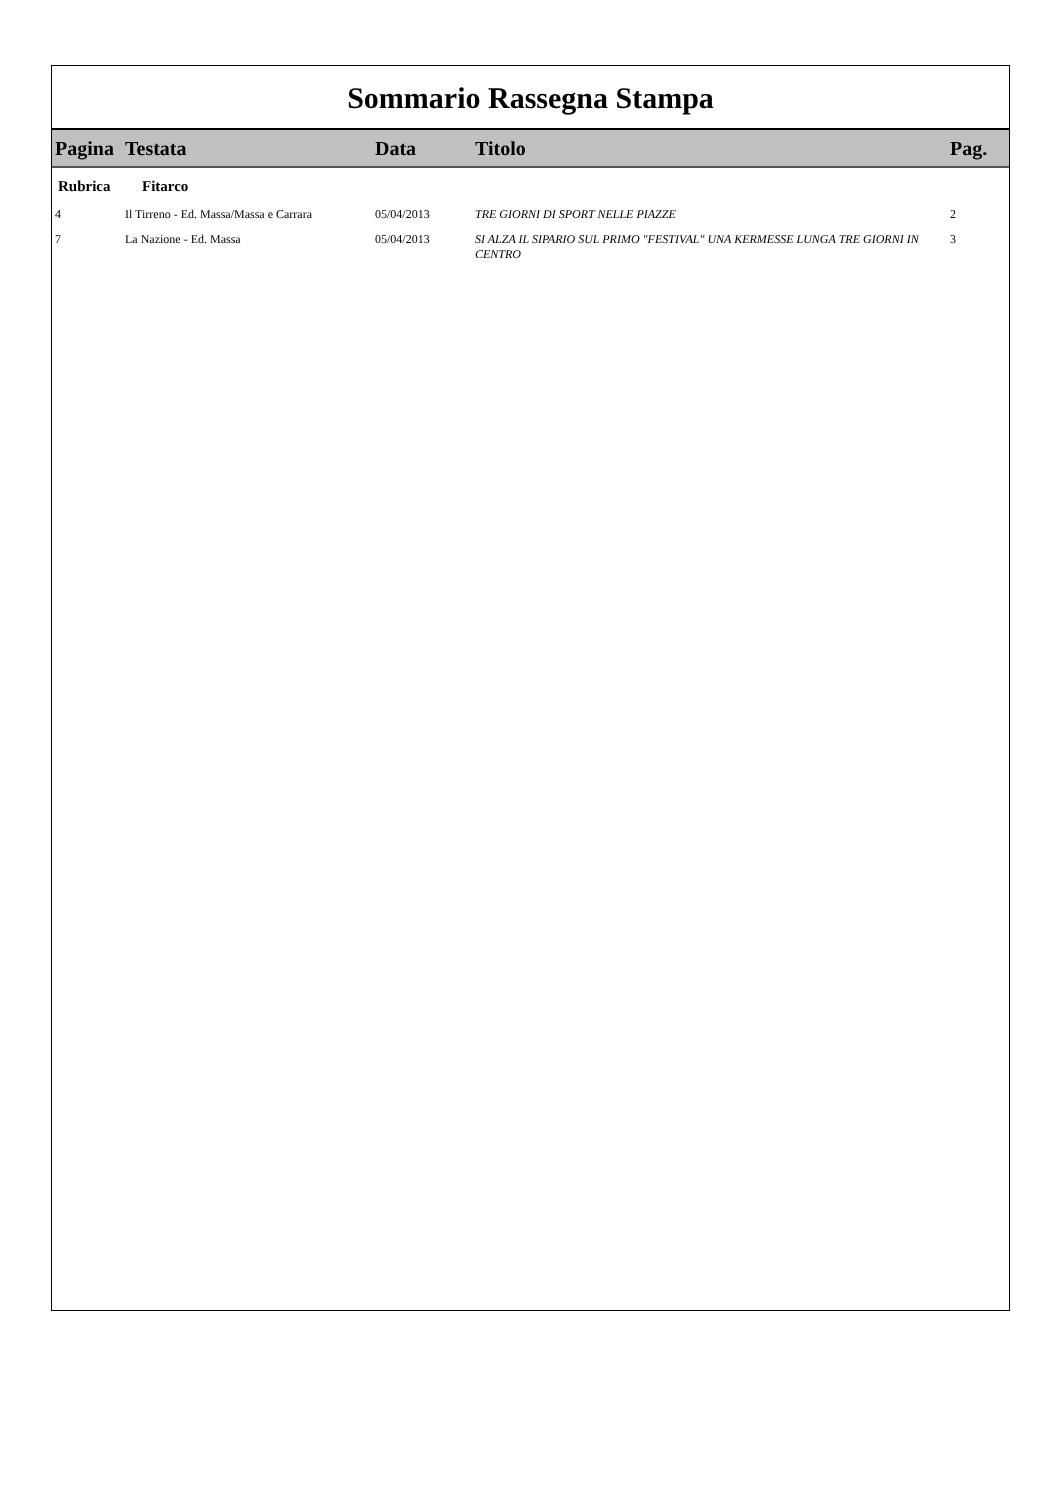Sommario Rassegna Stampa
| Pagina | Testata | Data | Titolo | Pag. |
| --- | --- | --- | --- | --- |
| Rubrica | Fitarco | | | |
| 4 | Il Tirreno - Ed. Massa/Massa e Carrara | 05/04/2013 | TRE GIORNI DI SPORT NELLE PIAZZE | 2 |
| 7 | La Nazione - Ed. Massa | 05/04/2013 | SI ALZA IL SIPARIO SUL PRIMO "FESTIVAL" UNA KERMESSE LUNGA TRE GIORNI IN CENTRO | 3 |